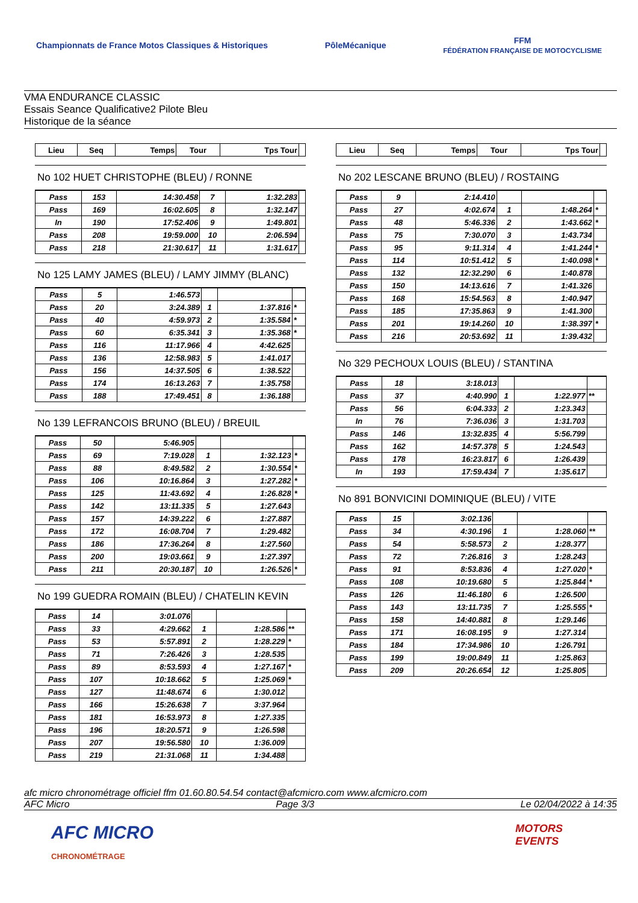Championnats de France Motos Classiques & Historiques
PôleMécanique
FFM
FÉDÉRATION FRANÇAISE DE MOTOCYCLISME
VMA ENDURANCE CLASSIC
Essais Seance Qualificative2 Pilote Bleu
Historique de la séance
| Lieu | Seq | Temps | Tour | Tps Tour | |
| --- | --- | --- | --- | --- | --- |
No 102 HUET CHRISTOPHE (BLEU) / RONNE
| Pass | 153 | 14:30.458 | 7 | 1:32.283 | |
| Pass | 169 | 16:02.605 | 8 | 1:32.147 | |
| In | 190 | 17:52.406 | 9 | 1:49.801 | |
| Pass | 208 | 19:59.000 | 10 | 2:06.594 | |
| Pass | 218 | 21:30.617 | 11 | 1:31.617 | |
No 125 LAMY JAMES (BLEU) / LAMY JIMMY (BLANC)
| Pass | 5 | 1:46.573 | | | |
| Pass | 20 | 3:24.389 | 1 | 1:37.816 | * |
| Pass | 40 | 4:59.973 | 2 | 1:35.584 | * |
| Pass | 60 | 6:35.341 | 3 | 1:35.368 | * |
| Pass | 116 | 11:17.966 | 4 | 4:42.625 | |
| Pass | 136 | 12:58.983 | 5 | 1:41.017 | |
| Pass | 156 | 14:37.505 | 6 | 1:38.522 | |
| Pass | 174 | 16:13.263 | 7 | 1:35.758 | |
| Pass | 188 | 17:49.451 | 8 | 1:36.188 | |
No 139 LEFRANCOIS BRUNO (BLEU) / BREUIL
| Pass | 50 | 5:46.905 | | | |
| Pass | 69 | 7:19.028 | 1 | 1:32.123 | * |
| Pass | 88 | 8:49.582 | 2 | 1:30.554 | * |
| Pass | 106 | 10:16.864 | 3 | 1:27.282 | * |
| Pass | 125 | 11:43.692 | 4 | 1:26.828 | * |
| Pass | 142 | 13:11.335 | 5 | 1:27.643 | |
| Pass | 157 | 14:39.222 | 6 | 1:27.887 | |
| Pass | 172 | 16:08.704 | 7 | 1:29.482 | |
| Pass | 186 | 17:36.264 | 8 | 1:27.560 | |
| Pass | 200 | 19:03.661 | 9 | 1:27.397 | |
| Pass | 211 | 20:30.187 | 10 | 1:26.526 | * |
No 199 GUEDRA ROMAIN (BLEU) / CHATELIN KEVIN
| Pass | 14 | 3:01.076 | | | |
| Pass | 33 | 4:29.662 | 1 | 1:28.586 | ** |
| Pass | 53 | 5:57.891 | 2 | 1:28.229 | * |
| Pass | 71 | 7:26.426 | 3 | 1:28.535 | |
| Pass | 89 | 8:53.593 | 4 | 1:27.167 | * |
| Pass | 107 | 10:18.662 | 5 | 1:25.069 | * |
| Pass | 127 | 11:48.674 | 6 | 1:30.012 | |
| Pass | 166 | 15:26.638 | 7 | 3:37.964 | |
| Pass | 181 | 16:53.973 | 8 | 1:27.335 | |
| Pass | 196 | 18:20.571 | 9 | 1:26.598 | |
| Pass | 207 | 19:56.580 | 10 | 1:36.009 | |
| Pass | 219 | 21:31.068 | 11 | 1:34.488 | |
| Lieu | Seq | Temps | Tour | Tps Tour | |
| --- | --- | --- | --- | --- | --- |
No 202 LESCANE BRUNO (BLEU) / ROSTAING
| Pass | 9 | 2:14.410 | | | |
| Pass | 27 | 4:02.674 | 1 | 1:48.264 | * |
| Pass | 48 | 5:46.336 | 2 | 1:43.662 | * |
| Pass | 75 | 7:30.070 | 3 | 1:43.734 | |
| Pass | 95 | 9:11.314 | 4 | 1:41.244 | * |
| Pass | 114 | 10:51.412 | 5 | 1:40.098 | * |
| Pass | 132 | 12:32.290 | 6 | 1:40.878 | |
| Pass | 150 | 14:13.616 | 7 | 1:41.326 | |
| Pass | 168 | 15:54.563 | 8 | 1:40.947 | |
| Pass | 185 | 17:35.863 | 9 | 1:41.300 | |
| Pass | 201 | 19:14.260 | 10 | 1:38.397 | * |
| Pass | 216 | 20:53.692 | 11 | 1:39.432 | |
No 329 PECHOUX LOUIS (BLEU) / STANTINA
| Pass | 18 | 3:18.013 | | | |
| Pass | 37 | 4:40.990 | 1 | 1:22.977 | ** |
| Pass | 56 | 6:04.333 | 2 | 1:23.343 | |
| In | 76 | 7:36.036 | 3 | 1:31.703 | |
| Pass | 146 | 13:32.835 | 4 | 5:56.799 | |
| Pass | 162 | 14:57.378 | 5 | 1:24.543 | |
| Pass | 178 | 16:23.817 | 6 | 1:26.439 | |
| In | 193 | 17:59.434 | 7 | 1:35.617 | |
No 891 BONVICINI DOMINIQUE (BLEU) / VITE
| Pass | 15 | 3:02.136 | | | |
| Pass | 34 | 4:30.196 | 1 | 1:28.060 | ** |
| Pass | 54 | 5:58.573 | 2 | 1:28.377 | |
| Pass | 72 | 7:26.816 | 3 | 1:28.243 | |
| Pass | 91 | 8:53.836 | 4 | 1:27.020 | * |
| Pass | 108 | 10:19.680 | 5 | 1:25.844 | * |
| Pass | 126 | 11:46.180 | 6 | 1:26.500 | |
| Pass | 143 | 13:11.735 | 7 | 1:25.555 | * |
| Pass | 158 | 14:40.881 | 8 | 1:29.146 | |
| Pass | 171 | 16:08.195 | 9 | 1:27.314 | |
| Pass | 184 | 17:34.986 | 10 | 1:26.791 | |
| Pass | 199 | 19:00.849 | 11 | 1:25.863 | |
| Pass | 209 | 20:26.654 | 12 | 1:25.805 | |
afc micro chronométrage officiel ffm 01.60.80.54.54 contact@afcmicro.com www.afcmicro.com
AFC Micro Page 3/3 Le 02/04/2022 à 14:35
AFC MICRO
CHRONOMÉTRAGE
MOTORS
EVENTS